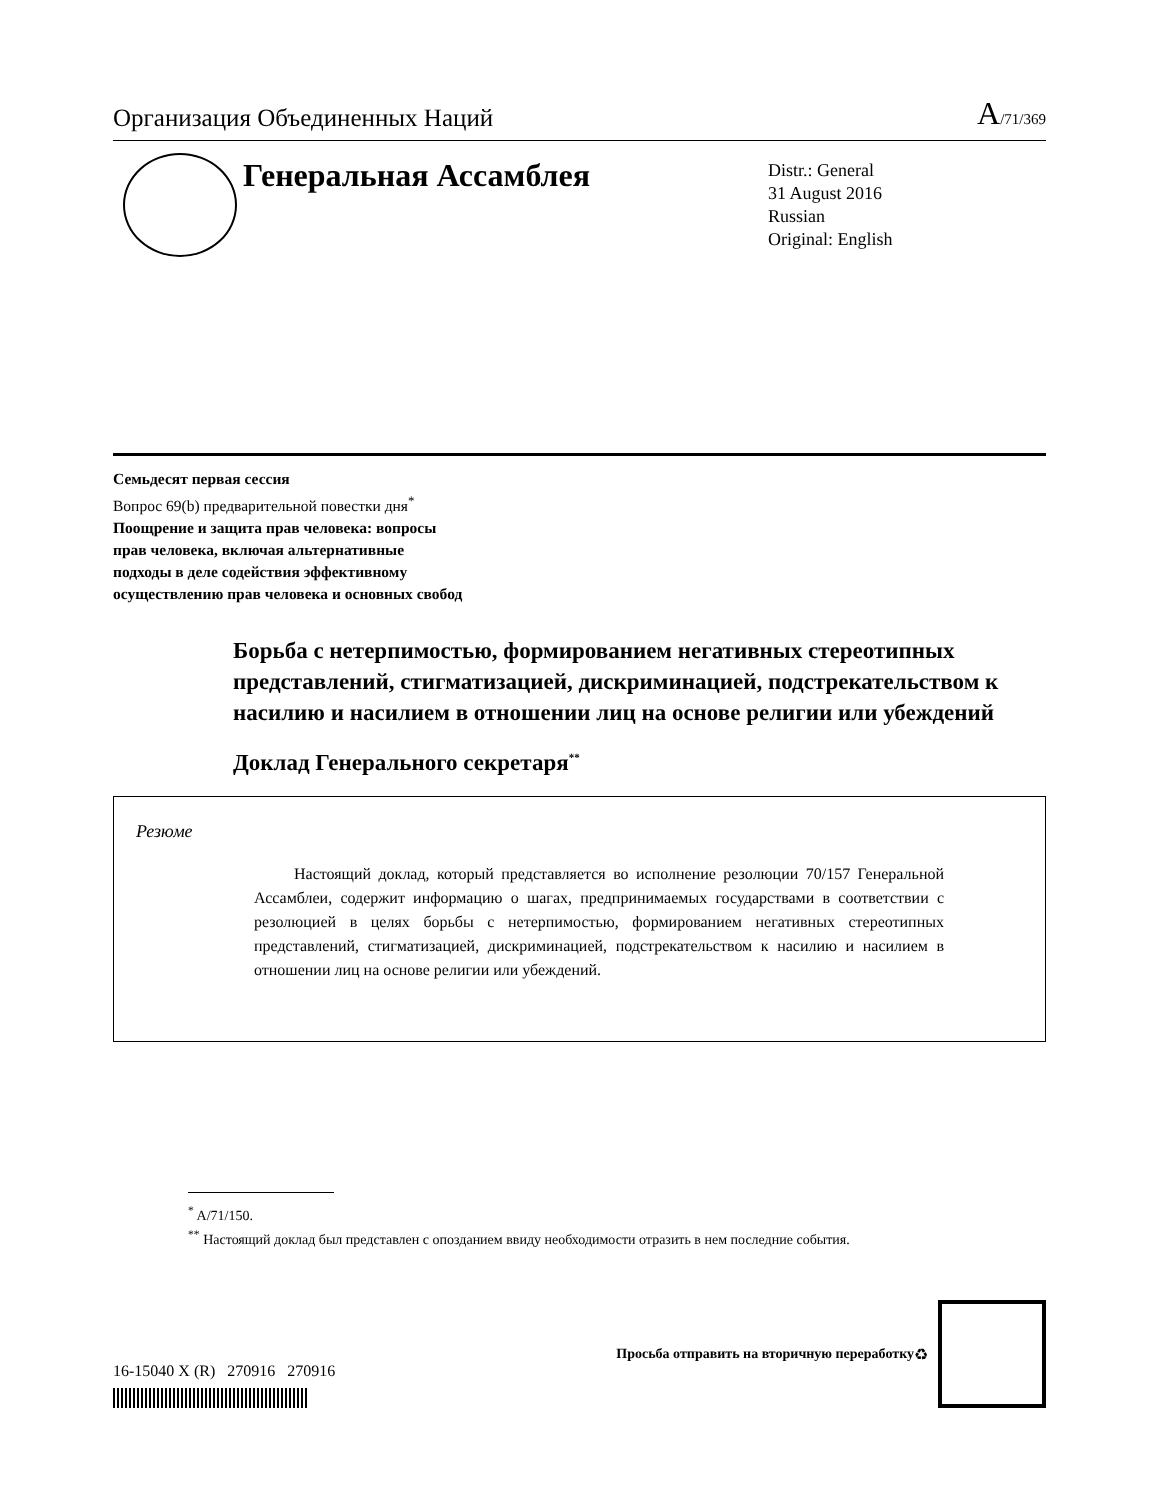Организация Объединенных Наций A/71/369
Генеральная Ассамблея
Distr.: General
31 August 2016
Russian
Original: English
Семьдесят первая сессия
Вопрос 69(b) предварительной повестки дня<sup>*</sup>
Поощрение и защита прав человека: вопросы
прав человека, включая альтернативные
подходы в деле содействия эффективному
осуществлению прав человека и основных свобод
Борьба с нетерпимостью, формированием негативных стереотипных представлений, стигматизацией, дискриминацией, подстрекательством к насилию и насилием в отношении лиц на основе религии или убеждений
Доклад Генерального секретаря<sup>**</sup>
Резюме
Настоящий доклад, который представляется во исполнение резолюции 70/157 Генеральной Ассамблеи, содержит информацию о шагах, предпринимаемых государствами в соответствии с резолюцией в целях борьбы с нетерпимостью, формированием негативных стереотипных представлений, стигматизацией, дискриминацией, подстрекательством к насилию и насилием в отношении лиц на основе религии или убеждений.
<sup>*</sup> A/71/150.
<sup>**</sup> Настоящий доклад был представлен с опозданием ввиду необходимости отразить в нем последние события.
16-15040 X (R) 270916 270916
Просьба отправить на вторичную переработку ♻